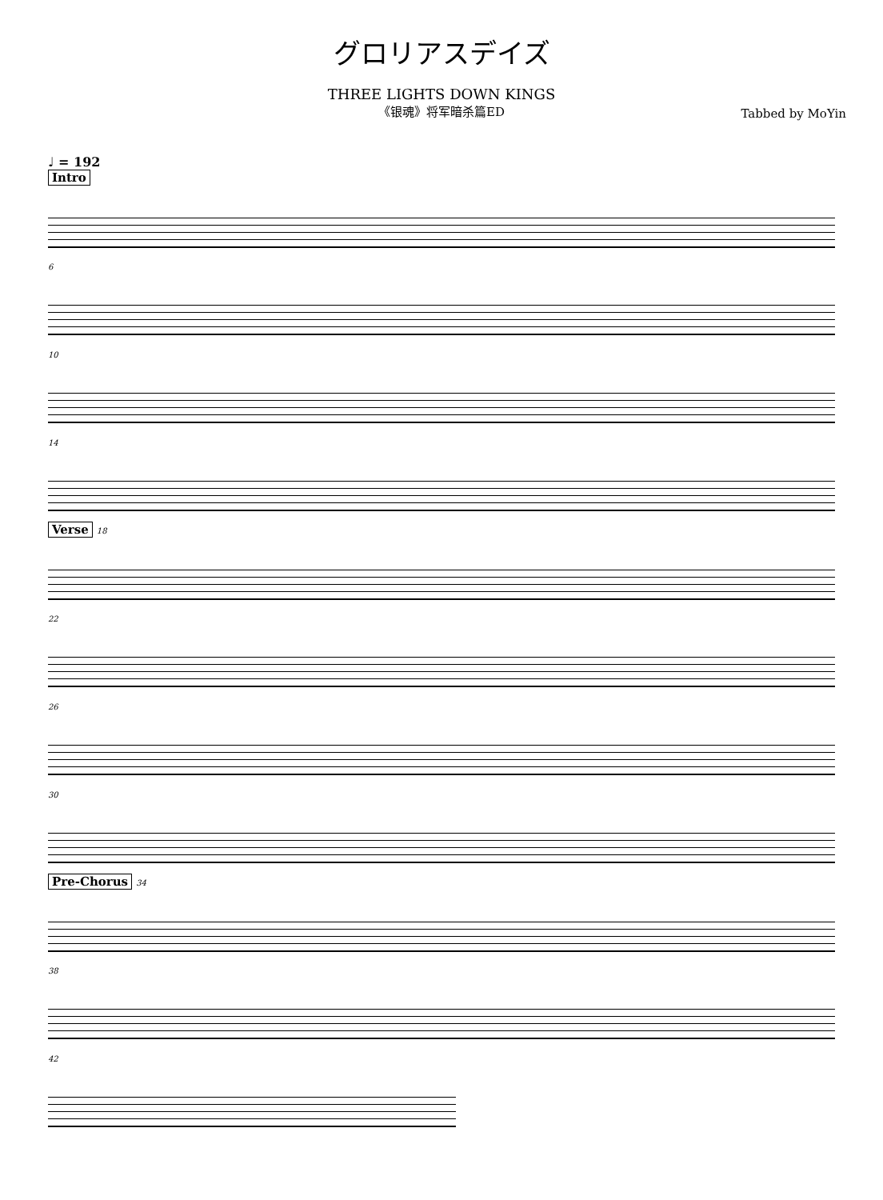グロリアスデイズ
THREE LIGHTS DOWN KINGS
《银魂》将军暗杀篇ED
Tabbed by MoYin
♩ = 192
Intro
6
10
14
Verse 18
22
26
30
Pre-Chorus 34
38
42